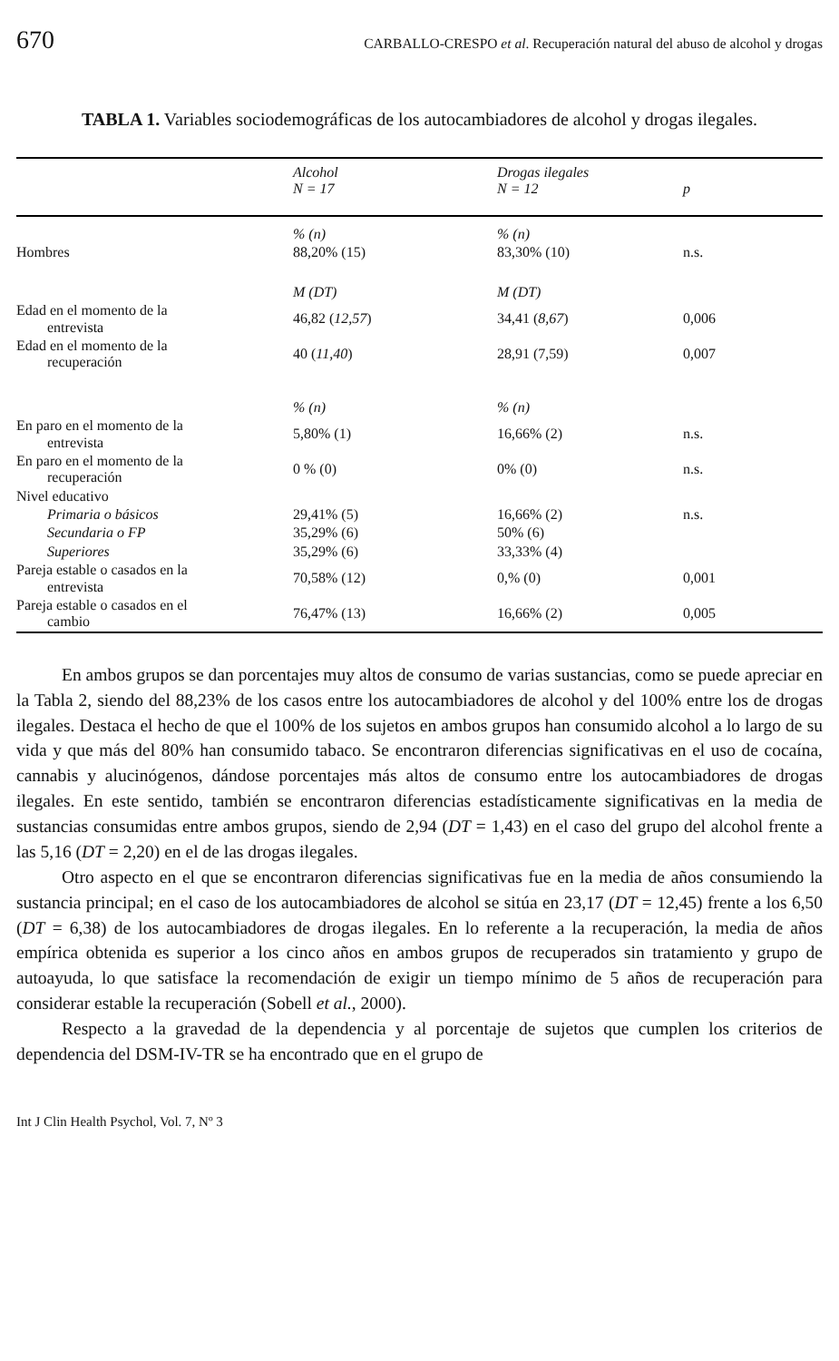670 CARBALLO-CRESPO et al. Recuperación natural del abuso de alcohol y drogas
TABLA 1. Variables sociodemográficas de los autocambiadores de alcohol y drogas ilegales.
| | Alcohol N = 17 | Drogas ilegales N = 12 | p |
| --- | --- | --- | --- |
| | % (n) | % (n) | |
| Hombres | 88,20% (15) | 83,30% (10) | n.s. |
| | M (DT) | M (DT) | |
| Edad en el momento de la entrevista | 46,82 ( 12,57 ) | 34,41 ( 8,67 ) | 0,006 |
| Edad en el momento de la recuperación | 40 ( 11,40 ) | 28,91 (7,59) | 0,007 |
| | % (n) | % (n) | |
| En paro en el momento de la entrevista | 5,80% (1) | 16,66% (2) | n.s. |
| En paro en el momento de la recuperación | 0 % (0) | 0% (0) | n.s. |
| Nivel educativo | | | n.s. |
| Primaria o básicos | 29,41% (5) | 16,66% (2) | |
| Secundaria o FP | 35,29% (6) | 50% (6) | |
| Superiores | 35,29% (6) | 33,33% (4) | |
| Pareja estable o casados en la entrevista | 70,58% (12) | 0,% (0) | 0,001 |
| Pareja estable o casados en el cambio | 76,47% (13) | 16,66% (2) | 0,005 |
En ambos grupos se dan porcentajes muy altos de consumo de varias sustancias, como se puede apreciar en la Tabla 2, siendo del 88,23% de los casos entre los autocambiadores de alcohol y del 100% entre los de drogas ilegales. Destaca el hecho de que el 100% de los sujetos en ambos grupos han consumido alcohol a lo largo de su vida y que más del 80% han consumido tabaco. Se encontraron diferencias significativas en el uso de cocaína, cannabis y alucinógenos, dándose porcentajes más altos de consumo entre los autocambiadores de drogas ilegales. En este sentido, también se encontraron diferencias estadísticamente significativas en la media de sustancias consumidas entre ambos grupos, siendo de 2,94 (DT = 1,43) en el caso del grupo del alcohol frente a las 5,16 (DT = 2,20) en el de las drogas ilegales.
Otro aspecto en el que se encontraron diferencias significativas fue en la media de años consumiendo la sustancia principal; en el caso de los autocambiadores de alcohol se sitúa en 23,17 (DT = 12,45) frente a los 6,50 (DT = 6,38) de los autocambiadores de drogas ilegales. En lo referente a la recuperación, la media de años empírica obtenida es superior a los cinco años en ambos grupos de recuperados sin tratamiento y grupo de autoayuda, lo que satisface la recomendación de exigir un tiempo mínimo de 5 años de recuperación para considerar estable la recuperación (Sobell et al., 2000).
Respecto a la gravedad de la dependencia y al porcentaje de sujetos que cumplen los criterios de dependencia del DSM-IV-TR se ha encontrado que en el grupo de
Int J Clin Health Psychol, Vol. 7, Nº 3